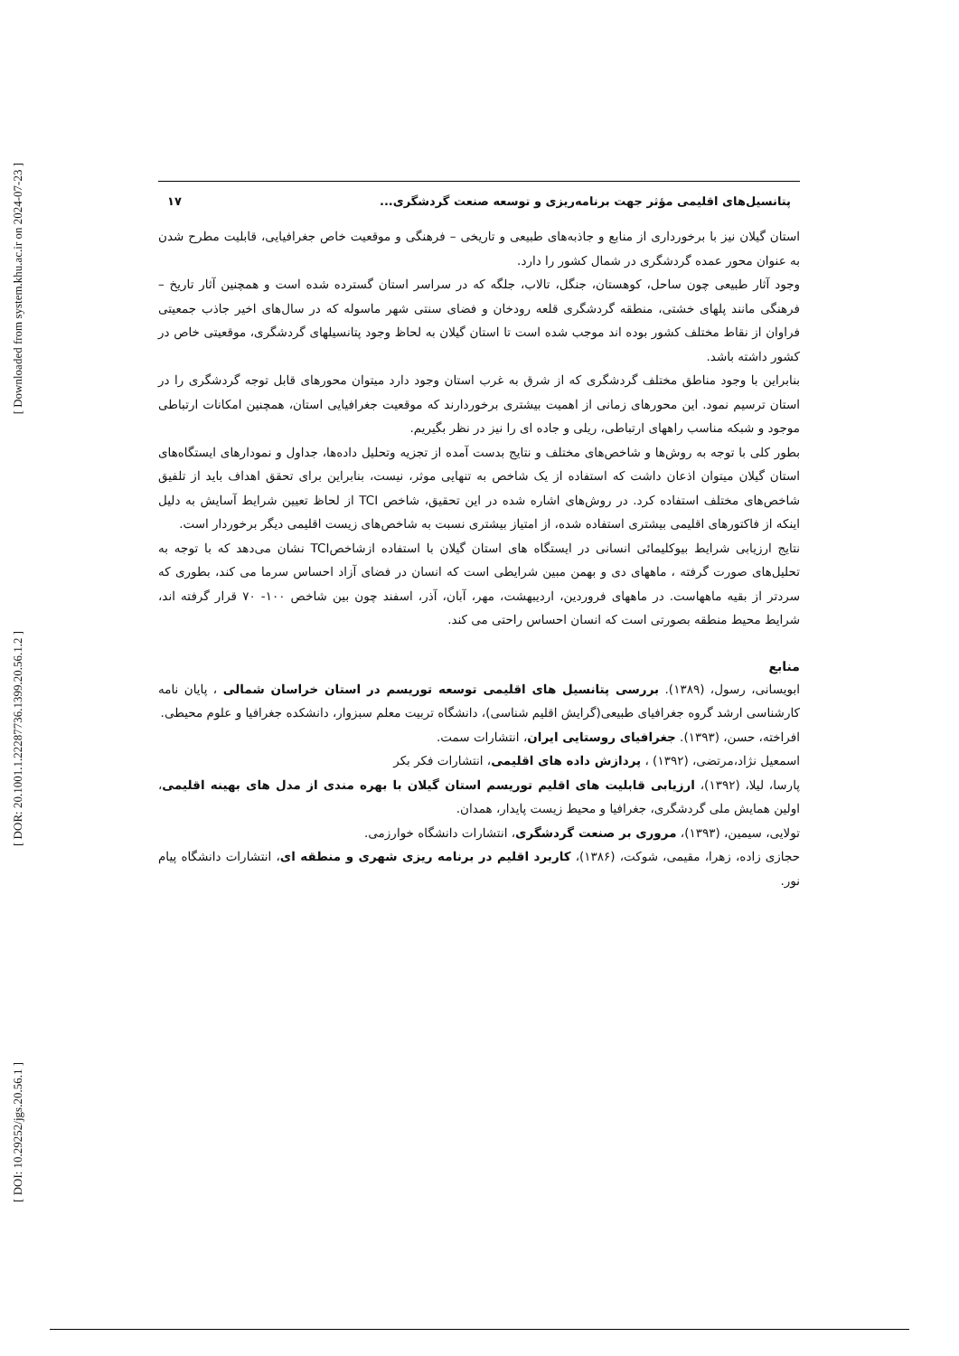[ Downloaded from system.khu.ac.ir on 2024-07-23 ]
[ DOR: 20.1001.1.22287736.1399.20.56.1.2 ]
[ DOI: 10.29252/jgs.20.56.1 ]
پتانسیل‌های اقلیمی مؤثر جهت برنامه‌ریزی و توسعه صنعت گردشگری... ۱۷
استان گیلان نیز با برخورداری از منابع و جاذبه‌های طبیعی و تاریخی – فرهنگی و موقعیت خاص جغرافیایی، قابلیت مطرح شدن به عنوان محور عمده گردشگری در شمال کشور را دارد.
وجود آثار طبیعی چون ساحل، کوهستان، جنگل، تالاب، جلگه که در سراسر استان گسترده شده است و همچنین آثار تاریخ –فرهنگی مانند پلهای خشتی، منطقه گردشگری قلعه رودخان و فضای سنتی شهر ماسوله که در سال‌های اخیر جاذب جمعیتی فراوان از نقاط مختلف کشور بوده اند موجب شده است تا استان گیلان به لحاظ وجود پتانسیلهای گردشگری، موقعیتی خاص در کشور داشته باشد.
بنابراین با وجود مناطق مختلف گردشگری که از شرق به غرب استان وجود دارد میتوان محورهای قابل توجه گردشگری را در استان ترسیم نمود. این محورهای زمانی از اهمیت بیشتری برخوردارند که موقعیت جغرافیایی استان، همچنین امکانات ارتباطی موجود و شبکه مناسب راههای ارتباطی، ریلی و جاده ای را نیز در نظر بگیریم.
بطور کلی با توجه به روش‌ها و شاخص‌های مختلف و نتایج بدست آمده از تجزیه وتحلیل داده‌ها، جداول و نمودارهای ایستگاه‌های استان گیلان میتوان اذعان داشت که استفاده از یک شاخص به تنهایی موثر، نیست، بنابراین برای تحقق اهداف باید از تلفیق شاخص‌های مختلف استفاده کرد. در روش‌های اشاره شده در این تحقیق، شاخص TCI از لحاظ تعیین شرایط آسایش به دلیل اینکه از فاکتورهای اقلیمی بیشتری استفاده شده، از امتیاز بیشتری نسبت به شاخص‌های زیست اقلیمی دیگر برخوردار است.
نتایج ارزیابی شرایط بیوکلیمائی انسانی در ایستگاه های استان گیلان با استفاده ازشاخصTCI نشان می‌دهد که با توجه به تحلیل‌های صورت گرفته ، ماههای دی و بهمن مبین شرایطی است که انسان در فضای آزاد احساس سرما می کند، بطوری که سردتر از بقیه ماههاست. در ماههای فروردین، اردیبهشت، مهر، آبان، آذر، اسفند چون بین شاخص ۱۰۰- ۷۰ قرار گرفته اند، شرایط محیط منطقه بصورتی است که انسان احساس راحتی می کند.
منابع
ابویسانی، رسول، (۱۳۸۹). بررسی پتانسیل های اقلیمی توسعه توریسم در استان خراسان شمالی ، پایان نامه کارشناسی ارشد گروه جغرافیای طبیعی(گرایش اقلیم شناسی)، دانشگاه تربیت معلم سبزوار، دانشکده جغرافیا و علوم محیطی.
افراخته، حسن، (۱۳۹۳). جغرافیای روستایی ایران، انتشارات سمت.
اسمعیل نژاد،مرتضی، (۱۳۹۲) ، پردازش داده های اقلیمی، انتشارات فکر بکر
پارسا، لیلا، (۱۳۹۲)، ارزیابی قابلیت های اقلیم توریسم استان گیلان با بهره مندی از مدل های بهینه اقلیمی، اولین همایش ملی گردشگری، جغرافیا و محیط زیست پایدار، همدان.
تولایی، سیمین، (۱۳۹۳)، مروری بر صنعت گردشگری، انتشارات دانشگاه خوارزمی.
حجازی زاده، زهرا، مقیمی، شوکت، (۱۳۸۶)، کاربرد اقلیم در برنامه ریزی شهری و منطقه ای، انتشارات دانشگاه پیام نور.